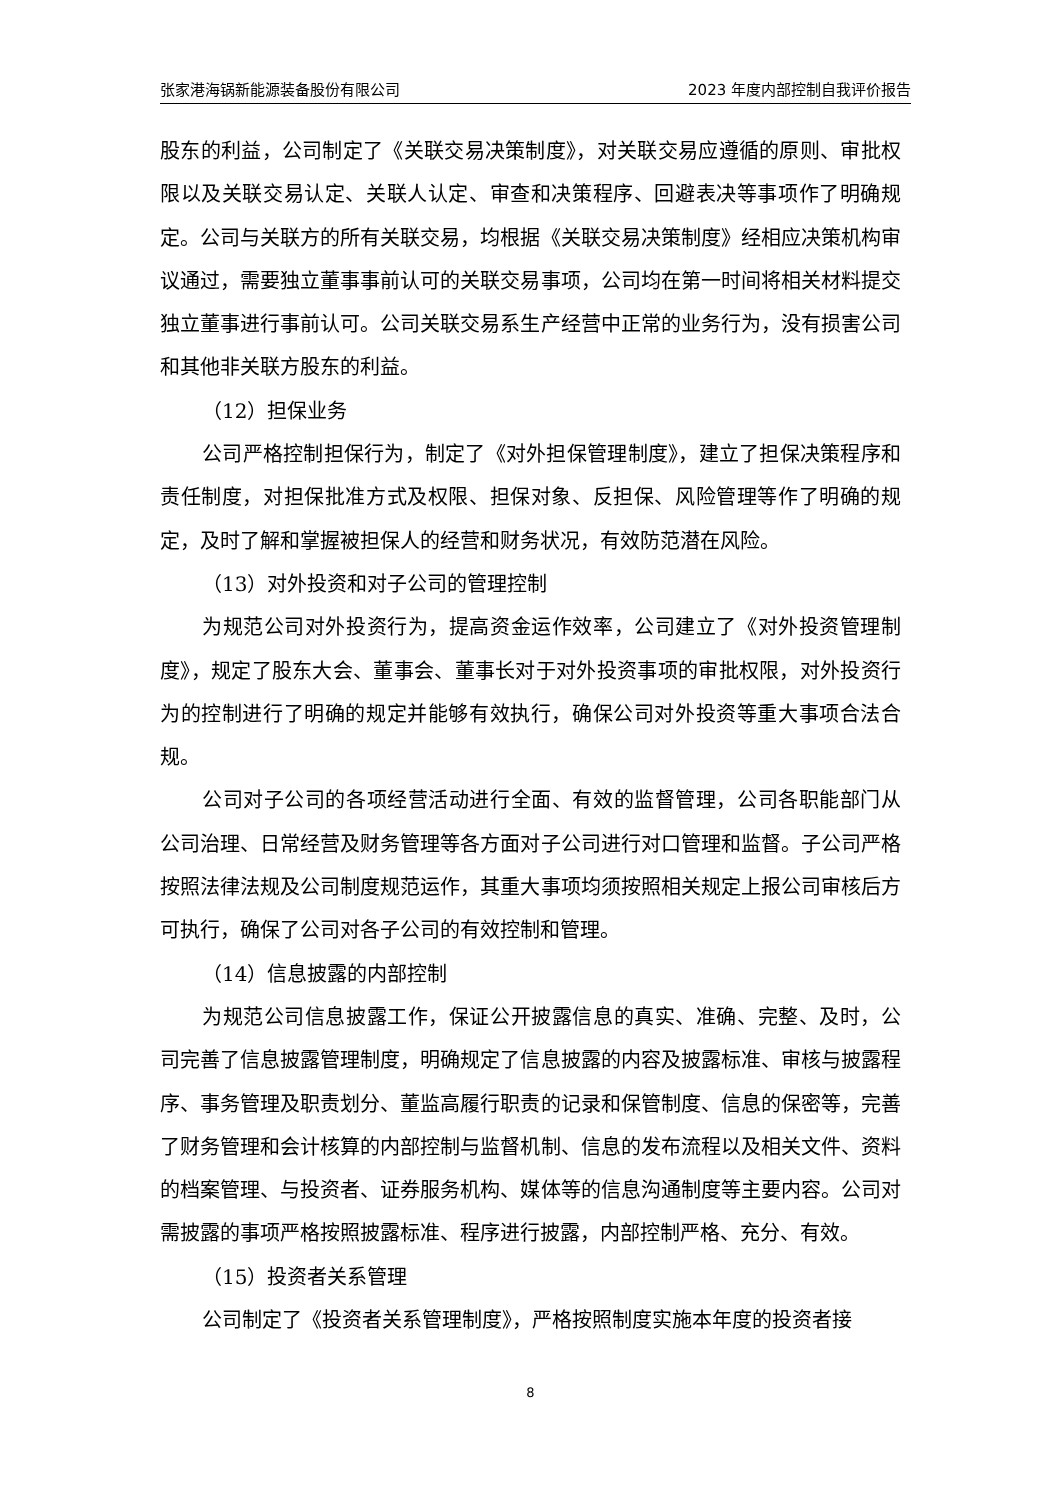张家港海锅新能源装备股份有限公司 2023 年度内部控制自我评价报告
股东的利益，公司制定了《关联交易决策制度》，对关联交易应遵循的原则、审批权限以及关联交易认定、关联人认定、审查和决策程序、回避表决等事项作了明确规定。公司与关联方的所有关联交易，均根据《关联交易决策制度》经相应决策机构审议通过，需要独立董事事前认可的关联交易事项，公司均在第一时间将相关材料提交独立董事进行事前认可。公司关联交易系生产经营中正常的业务行为，没有损害公司和其他非关联方股东的利益。
（12）担保业务
公司严格控制担保行为，制定了《对外担保管理制度》，建立了担保决策程序和责任制度，对担保批准方式及权限、担保对象、反担保、风险管理等作了明确的规定，及时了解和掌握被担保人的经营和财务状况，有效防范潜在风险。
（13）对外投资和对子公司的管理控制
为规范公司对外投资行为，提高资金运作效率，公司建立了《对外投资管理制度》，规定了股东大会、董事会、董事长对于对外投资事项的审批权限，对外投资行为的控制进行了明确的规定并能够有效执行，确保公司对外投资等重大事项合法合规。
公司对子公司的各项经营活动进行全面、有效的监督管理，公司各职能部门从公司治理、日常经营及财务管理等各方面对子公司进行对口管理和监督。子公司严格按照法律法规及公司制度规范运作，其重大事项均须按照相关规定上报公司审核后方可执行，确保了公司对各子公司的有效控制和管理。
（14）信息披露的内部控制
为规范公司信息披露工作，保证公开披露信息的真实、准确、完整、及时，公司完善了信息披露管理制度，明确规定了信息披露的内容及披露标准、审核与披露程序、事务管理及职责划分、董监高履行职责的记录和保管制度、信息的保密等，完善了财务管理和会计核算的内部控制与监督机制、信息的发布流程以及相关文件、资料的档案管理、与投资者、证券服务机构、媒体等的信息沟通制度等主要内容。公司对需披露的事项严格按照披露标准、程序进行披露，内部控制严格、充分、有效。
（15）投资者关系管理
公司制定了《投资者关系管理制度》，严格按照制度实施本年度的投资者接
8